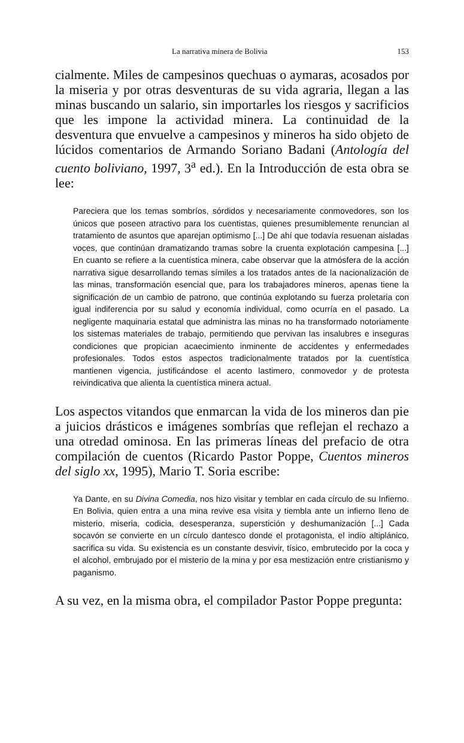La narrativa minera de Bolivia 153
cialmente. Miles de campesinos quechuas o aymaras, acosados por la miseria y por otras desventuras de su vida agraria, llegan a las minas buscando un salario, sin importarles los riesgos y sacrificios que les impone la actividad minera. La continuidad de la desventura que envuelve a campesinos y mineros ha sido objeto de lúcidos comentarios de Armando Soriano Badani (Antología del cuento boliviano, 1997, 3<sup>a</sup> ed.). En la Introducción de esta obra se lee:
Pareciera que los temas sombríos, sórdidos y necesariamente conmovedores, son los únicos que poseen atractivo para los cuentistas, quienes presumiblemente renuncian al tratamiento de asuntos que aparejan optimismo [...] De ahí que todavía resuenan aisladas voces, que continúan dramatizando tramas sobre la cruenta explotación campesina [...] En cuanto se refiere a la cuentística minera, cabe observar que la atmósfera de la acción narrativa sigue desarrollando temas símiles a los tratados antes de la nacionalización de las minas, transformación esencial que, para los trabajadores mineros, apenas tiene la significación de un cambio de patrono, que continúa explotando su fuerza proletaria con igual indiferencia por su salud y economía individual, como ocurría en el pasado. La negligente maquinaria estatal que administra las minas no ha transformado notoriamente los sistemas materiales de trabajo, permitiendo que pervivan las insalubres e inseguras condiciones que propician acaecimiento inminente de accidentes y enfermedades profesionales. Todos estos aspectos tradicionalmente tratados por la cuentística mantienen vigencia, justificándose el acento lastimero, conmovedor y de protesta reivindicativa que alienta la cuentística minera actual.
Los aspectos vitandos que enmarcan la vida de los mineros dan pie a juicios drásticos e imágenes sombrías que reflejan el rechazo a una otredad ominosa. En las primeras líneas del prefacio de otra compilación de cuentos (Ricardo Pastor Poppe, Cuentos mineros del siglo xx, 1995), Mario T. Soria escribe:
Ya Dante, en su Divina Comedia, nos hizo visitar y temblar en cada círculo de su Infierno. En Bolivia, quien entra a una mina revive esa visita y tiembla ante un infierno lleno de misterio, miseria, codicia, desesperanza, superstición y deshumanización [...] Cada socavón se convierte en un círculo dantesco donde el protagonista, el indio altiplánico, sacrifica su vida. Su existencia es un constante desvivir, tísico, embrutecido por la coca y el alcohol, embrujado por el misterio de la mina y por esa mestización entre cristianismo y paganismo.
A su vez, en la misma obra, el compilador Pastor Poppe pregunta: